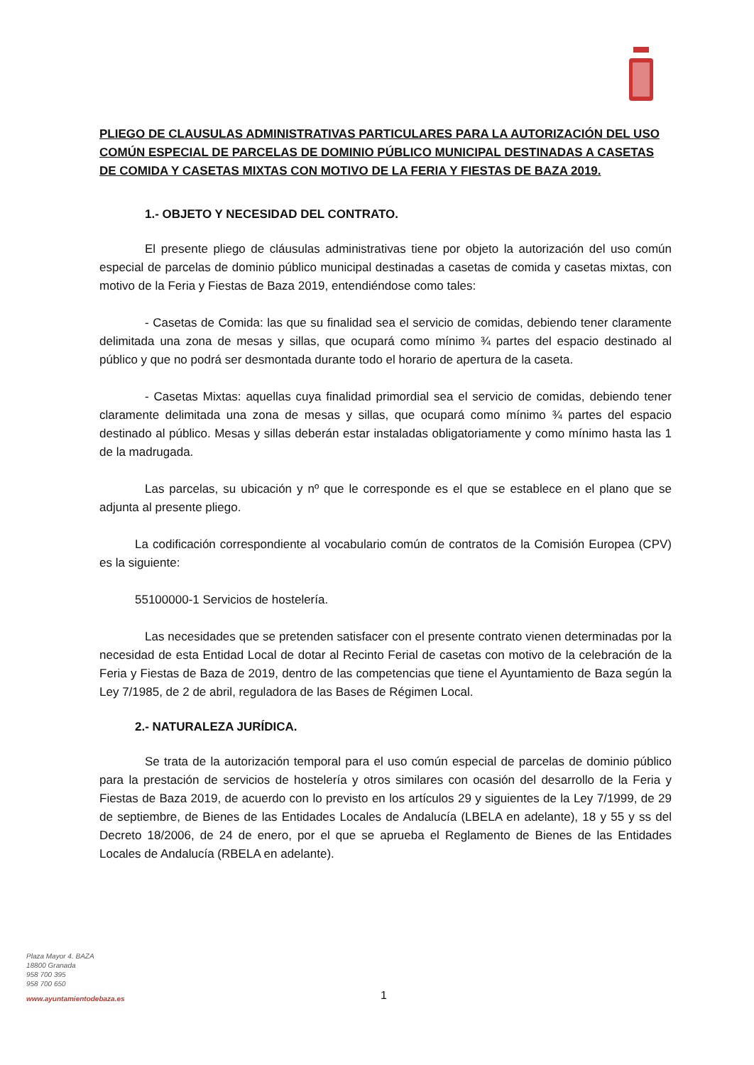PLIEGO DE CLAUSULAS ADMINISTRATIVAS PARTICULARES PARA LA AUTORIZACIÓN DEL USO COMÚN ESPECIAL DE PARCELAS DE DOMINIO PÚBLICO MUNICIPAL DESTINADAS A CASETAS DE COMIDA Y CASETAS MIXTAS CON MOTIVO DE LA FERIA Y FIESTAS DE BAZA 2019.
1.- OBJETO Y NECESIDAD DEL CONTRATO.
El presente pliego de cláusulas administrativas tiene por objeto la autorización del uso común especial de parcelas de dominio público municipal destinadas a casetas de comida y casetas mixtas, con motivo de la Feria y Fiestas de Baza 2019, entendiéndose como tales:
- Casetas de Comida: las que su finalidad sea el servicio de comidas, debiendo tener claramente delimitada una zona de mesas y sillas, que ocupará como mínimo ¾ partes del espacio destinado al público y que no podrá ser desmontada durante todo el horario de apertura de la caseta.
- Casetas Mixtas: aquellas cuya finalidad primordial sea el servicio de comidas, debiendo tener claramente delimitada una zona de mesas y sillas, que ocupará como mínimo ¾ partes del espacio destinado al público. Mesas y sillas deberán estar instaladas obligatoriamente y como mínimo hasta las 1 de la madrugada.
Las parcelas, su ubicación y nº que le corresponde es el que se establece en el plano que se adjunta al presente pliego.
La codificación correspondiente al vocabulario común de contratos de la Comisión Europea (CPV) es la siguiente:
55100000-1 Servicios de hostelería.
Las necesidades que se pretenden satisfacer con el presente contrato vienen determinadas por la necesidad de esta Entidad Local de dotar al Recinto Ferial de casetas con motivo de la celebración de la Feria y Fiestas de Baza de 2019, dentro de las competencias que tiene el Ayuntamiento de Baza según la Ley 7/1985, de 2 de abril, reguladora de las Bases de Régimen Local.
2.- NATURALEZA JURÍDICA.
Se trata de la autorización temporal para el uso común especial de parcelas de dominio público para la prestación de servicios de hostelería y otros similares con ocasión del desarrollo de la Feria y Fiestas de Baza 2019, de acuerdo con lo previsto en los artículos 29 y siguientes de la Ley 7/1999, de 29 de septiembre, de Bienes de las Entidades Locales de Andalucía (LBELA en adelante), 18 y 55 y ss del Decreto 18/2006, de 24 de enero, por el que se aprueba el Reglamento de Bienes de las Entidades Locales de Andalucía (RBELA en adelante).
Plaza Mayor 4. BAZA
18800 Granada
958 700 395
958 700 650
www.ayuntamientodebaza.es
1